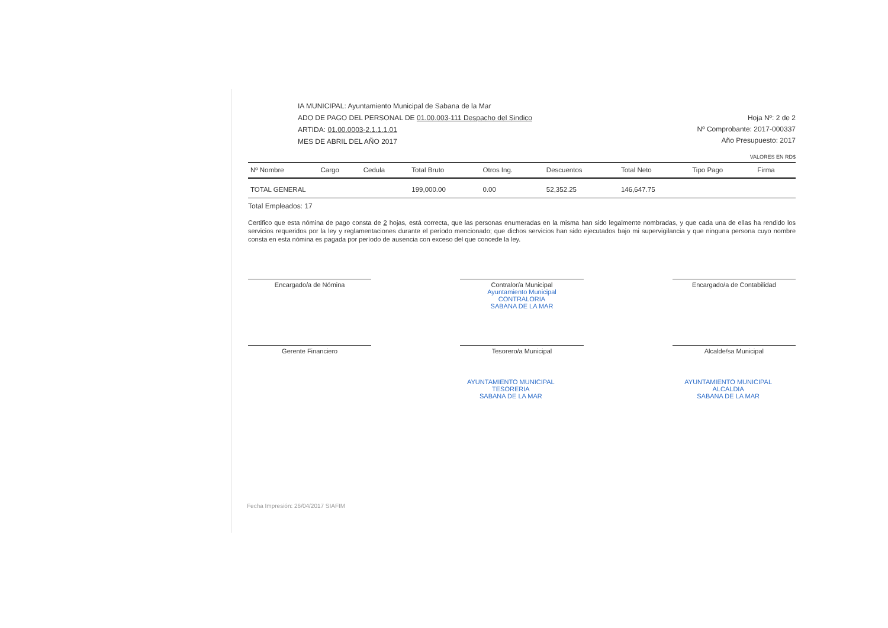IA MUNICIPAL: Ayuntamiento Municipal de Sabana de la Mar
ADO DE PAGO DEL PERSONAL DE 01.00.003-111 Despacho del Sindico
ARTIDA: 01.00.0003-2.1.1.1.01
MES DE ABRIL DEL AÑO 2017
Hoja Nº: 2 de 2
Nº Comprobante: 2017-000337
Año Presupuesto: 2017
VALORES EN RD$
| Nº Nombre | Cargo | Cedula | Total Bruto | Otros Ing. | Descuentos | Total Neto | Tipo Pago | Firma |
| --- | --- | --- | --- | --- | --- | --- | --- | --- |
| TOTAL GENERAL | | | 199,000.00 | 0.00 | 52,352.25 | 146,647.75 | | |
Total Empleados: 17
Certifico que esta nómina de pago consta de 2 hojas, está correcta, que las personas enumeradas en la misma han sido legalmente nombradas, y que cada una de ellas ha rendido los servicios requeridos por la ley y reglamentaciones durante el período mencionado; que dichos servicios han sido ejecutados bajo mi supervigilancia y que ninguna persona cuyo nombre consta en esta nómina es pagada por período de ausencia con exceso del que concede la ley.
Encargado/a de Nómina
Contralor/a Municipal
Ayuntamiento Municipal
CONTRALORIA
SABANA DE LA MAR
Encargado/a de Contabilidad
Gerente Financiero
Tesorero/a Municipal
Alcalde/sa Municipal
AYUNTAMIENTO MUNICIPAL
TESORERIA
SABANA DE LA MAR AYUNTAMIENTO MUNICIPAL
ALCALDIA
SABANA DE LA MAR
Fecha Impresión: 26/04/2017 SIAFIM